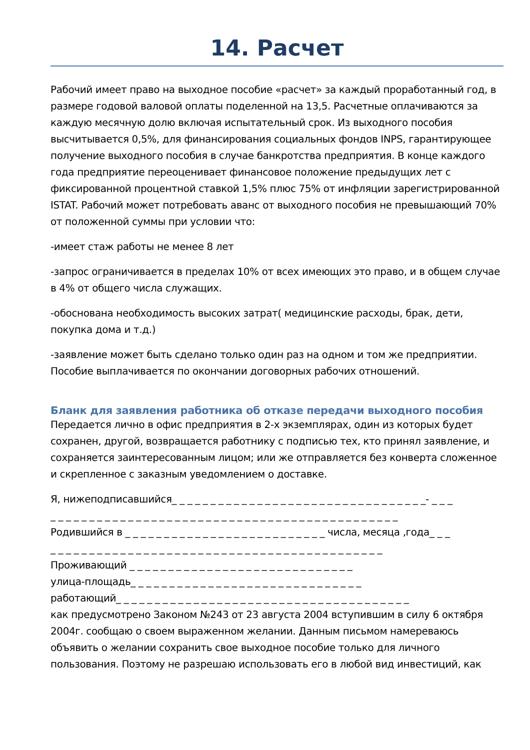14. Расчет
Рабочий имеет право на выходное пособие «расчет» за каждый проработанный год, в размере годовой валовой оплаты поделенной на 13,5. Расчетные оплачиваются за каждую месячную долю включая испытательный срок. Из выходного пособия высчитывается 0,5%, для финансирования социальных фондов INPS, гарантирующее получение выходного пособия в случае банкротства предприятия. В конце каждого года предприятие переоценивает финансовое положение предыдущих лет с фиксированной процентной ставкой 1,5% плюс 75% от инфляции зарегистрированной ISTAT. Рабочий может потребовать аванс от выходного пособия не превышающий 70% от положенной суммы при условии что:
-имеет стаж работы не менее 8 лет
-запрос ограничивается в пределах 10% от всех имеющих это право, и в общем случае в 4% от общего числа служащих.
-обоснована необходимость высоких затрат( медицинские расходы, брак, дети, покупка дома и т.д.)
-заявление может быть сделано только один раз на одном и том же предприятии. Пособие выплачивается по окончании договорных рабочих отношений.
Бланк для заявления работника об отказе передачи выходного пособия
Передается лично в офис предприятия в 2-х экземплярах, один из которых будет сохранен, другой, возвращается работнику с подписью тех, кто принял заявление, и сохраняется заинтересованным лицом; или же отправляется без конверта сложенное и скрепленное с заказным уведомлением о доставке.
Я, нижеподписавшийся_ _ _ _ _ _ _ _ _ _ _ _ _ _ _ _ _ _ _ _ _ _ _ _ _ _ _ _ _ _ _ _ _- _ _ _
_ _ _ _ _ _ _ _ _ _ _ _ _ _ _ _ _ _ _ _ _ _ _ _ _ _ _ _ _ _ _ _ _ _ _ _ _ _ _ _ _ _ _ _ _
Родившийся в _ _ _ _ _ _ _ _ _ _ _ _ _ _ _ _ _ _ _ _ _ _ _ _ _ _ числа, месяца ,года_ _ _
_ _ _ _ _ _ _ _ _ _ _ _ _ _ _ _ _ _ _ _ _ _ _ _ _ _ _ _ _ _ _ _ _ _ _ _ _ _ _ _ _ _ _
Проживающий _ _ _ _ _ _ _ _ _ _ _ _ _ _ _ _ _ _ _ _ _ _ _ _ _ _ _ _ _
улица-площадь_ _ _ _ _ _ _ _ _ _ _ _ _ _ _ _ _ _ _ _ _ _ _ _ _ _ _ _ _ _
работающий_ _ _ _ _ _ _ _ _ _ _ _ _ _ _ _ _ _ _ _ _ _ _ _ _ _ _ _ _ _ _ _ _ _ _ _ _ _
как предусмотрено Законом №243 от 23 августа 2004 вступившим в силу 6 октября 2004г. сообщаю о своем выраженном желании. Данным письмом намереваюсь объявить о желании сохранить свое выходное пособие только для личного пользования. Поэтому не разрешаю использовать его в любой вид инвестиций, как